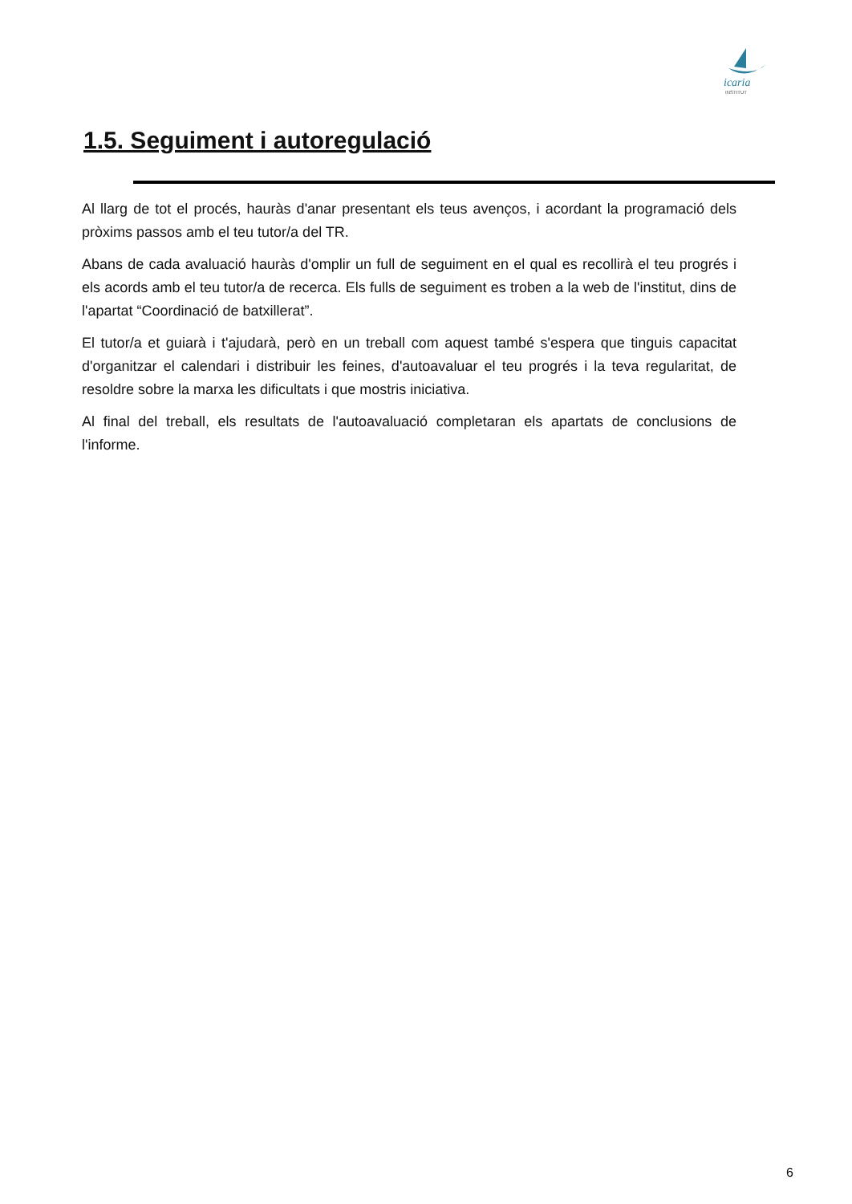icaria
INSTITUT
1.5. Seguiment i autoregulació
Al llarg de tot el procés, hauràs d'anar presentant els teus avenços, i acordant la programació dels pròxims passos amb el teu tutor/a del TR.
Abans de cada avaluació hauràs d'omplir un full de seguiment en el qual es recollirà el teu progrés i els acords amb el teu tutor/a de recerca. Els fulls de seguiment es troben a la web de l'institut, dins de l'apartat “Coordinació de batxillerat”.
El tutor/a et guiarà i t'ajudarà, però en un treball com aquest també s'espera que tinguis capacitat d'organitzar el calendari i distribuir les feines, d'autoavaluar el teu progrés i la teva regularitat, de resoldre sobre la marxa les dificultats i que mostris iniciativa.
Al final del treball, els resultats de l'autoavaluació completaran els apartats de conclusions de l'informe.
6